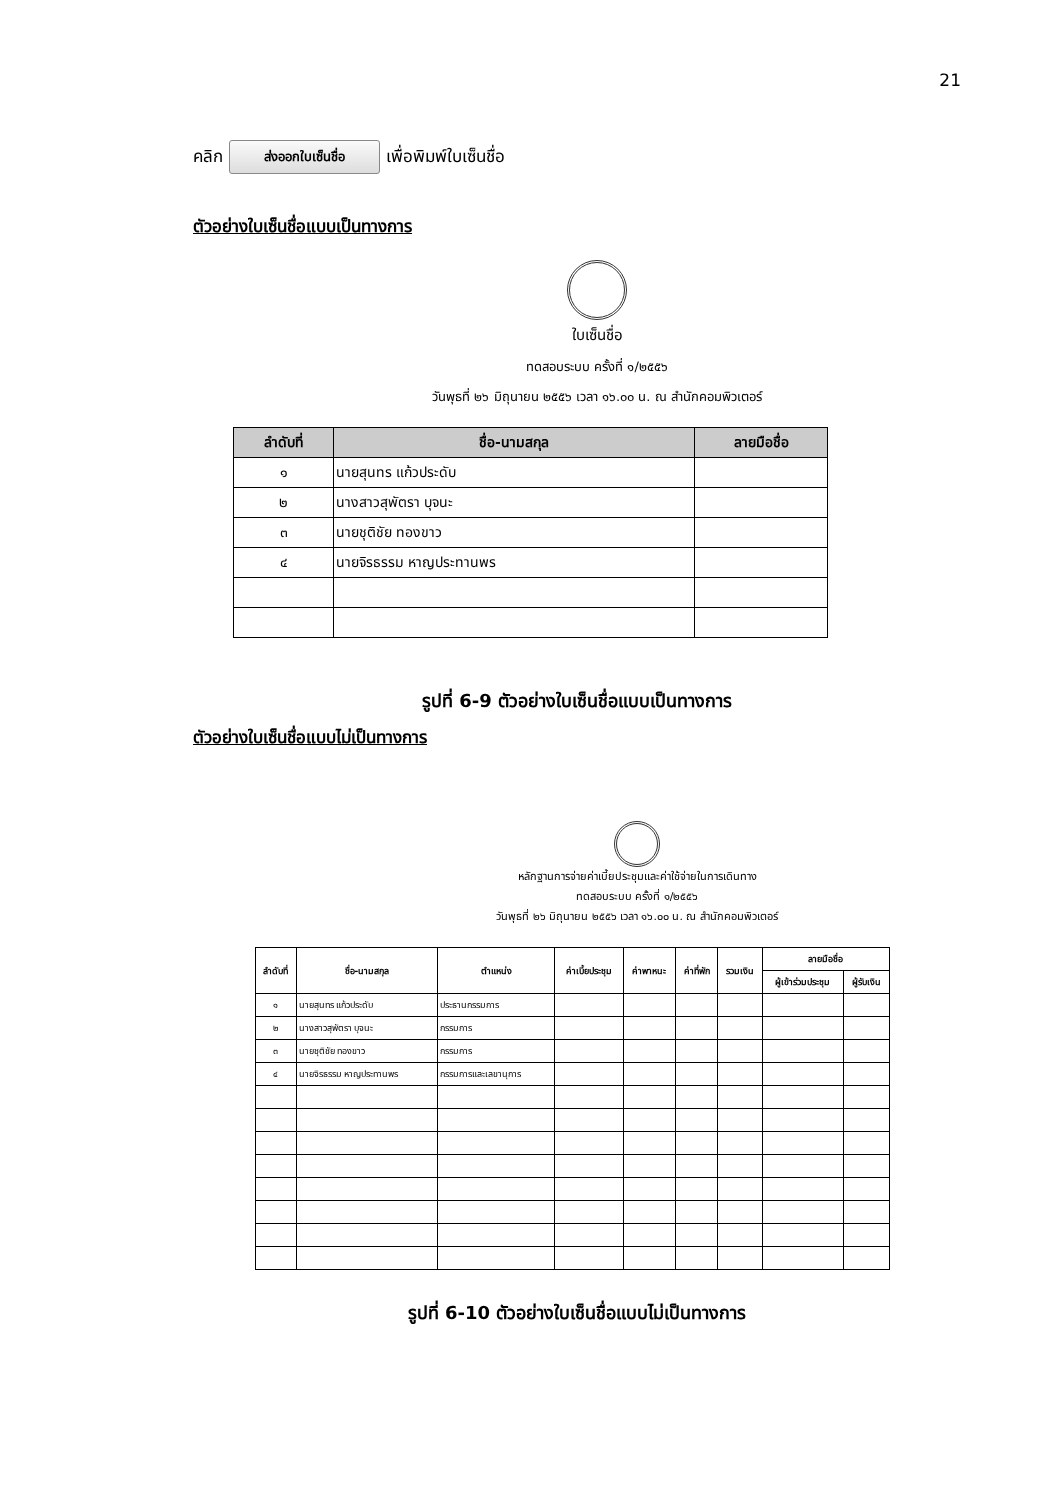21
คลิก ส่งออกใบเซ็นชื่อ เพื่อพิมพ์ใบเซ็นชื่อ
ตัวอย่างใบเซ็นชื่อแบบเป็นทางการ
ใบเซ็นชื่อ
ทดสอบระบบ ครั้งที่ ๑/๒๕๕๖
วันพุธที่ ๒๖ มิถุนายน ๒๕๕๖ เวลา ๑๖.๐๐ น. ณ สำนักคอมพิวเตอร์
| ลำดับที่ | ชื่อ-นามสกุล | ลายมือชื่อ |
| --- | --- | --- |
| ๑ | นายสุนทร แก้วประดับ | |
| ๒ | นางสาวสุพัตรา บุจนะ | |
| ๓ | นายชุติชัย ทองขาว | |
| ๔ | นายจิรธรรม หาญประทานพร | |
รูปที่ 6-9 ตัวอย่างใบเซ็นชื่อแบบเป็นทางการ
ตัวอย่างใบเซ็นชื่อแบบไม่เป็นทางการ
หลักฐานการจ่ายค่าเบี้ยประชุมและค่าใช้จ่ายในการเดินทาง
ทดสอบระบบ ครั้งที่ ๑/๒๕๕๖
วันพุธที่ ๒๖ มิถุนายน ๒๕๕๖ เวลา ๑๖.๐๐ น. ณ สำนักคอมพิวเตอร์
| ลำดับที่ | ชื่อ-นามสกุล | ตำแหน่ง | ค่าเบี้ยประชุม | ค่าพาหนะ | ค่าที่พัก | รวมเงิน | ลายมือชื่อ | |
| --- | --- | --- | --- | --- | --- | --- | --- | --- |
| | | | | | | | ผู้เข้าร่วมประชุม | ผู้รับเงิน |
| ๑ | นายสุนทร แก้วประดับ | ประธานกรรมการ | | | | | | |
| ๒ | นางสาวสุพัตรา บุจนะ | กรรมการ | | | | | | |
| ๓ | นายชุติชัย ทองขาว | กรรมการ | | | | | | |
| ๔ | นายจิรธรรม หาญประทานพร | กรรมการและเลขานุการ | | | | | | |
รูปที่ 6-10 ตัวอย่างใบเซ็นชื่อแบบไม่เป็นทางการ